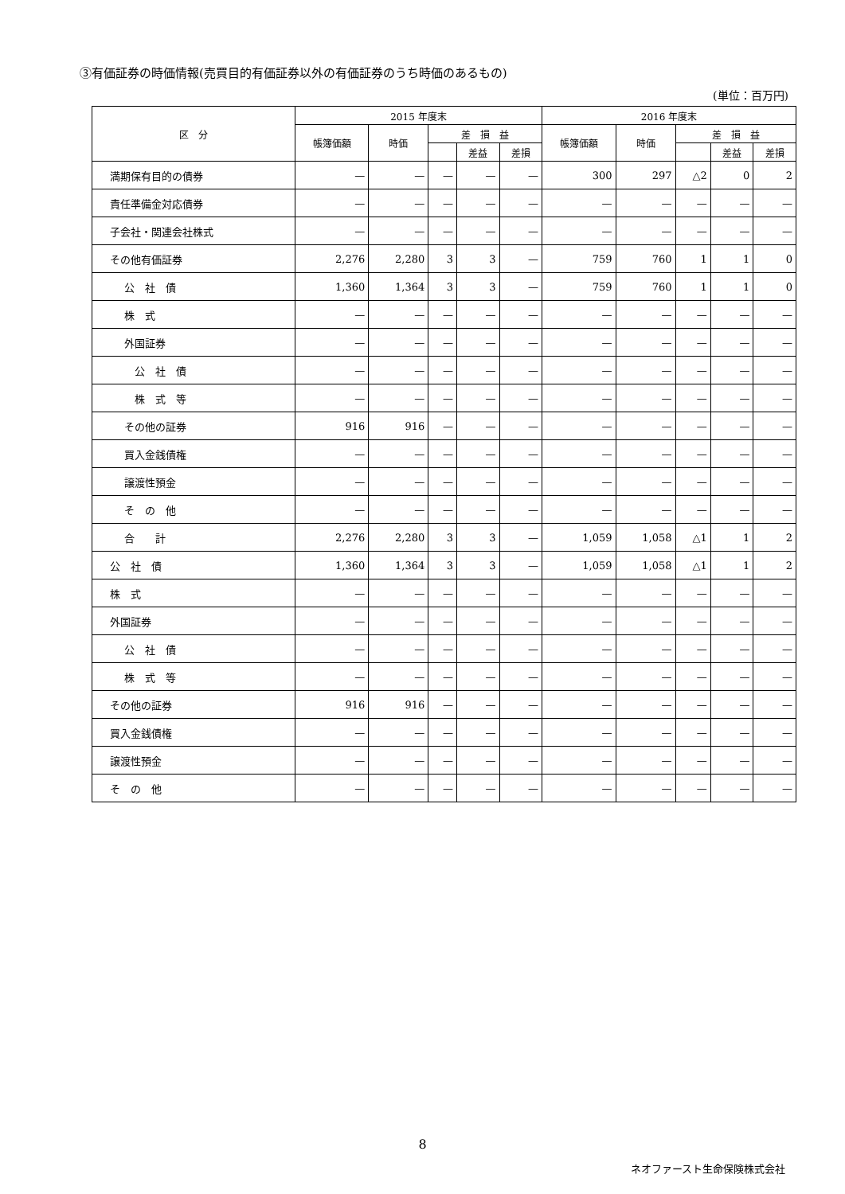③有価証券の時価情報(売買目的有価証券以外の有価証券のうち時価のあるもの)
(単位：百万円)
| 区 分 | 2015 年度末 | | | | | 2016 年度末 | | | | |
| --- | --- | --- | --- | --- | --- | --- | --- | --- | --- | --- |
| | 帳簿価額 | 時価 | 差 損 益 | | | 帳簿価額 | 時価 | 差 損 益 | | |
| | | | | 差益 | 差損 | | | | 差益 | 差損 |
| 満期保有目的の債券 | — | — | — | — | — | 300 | 297 | △2 | 0 | 2 |
| 責任準備金対応債券 | — | — | — | — | — | — | — | — | — | — |
| 子会社・関連会社株式 | — | — | — | — | — | — | — | — | — | — |
| その他有価証券 | 2,276 | 2,280 | 3 | 3 | — | 759 | 760 | 1 | 1 | 0 |
| 公 社 債 | 1,360 | 1,364 | 3 | 3 | — | 759 | 760 | 1 | 1 | 0 |
| 株 式 | — | — | — | — | — | — | — | — | — | — |
| 外国証券 | — | — | — | — | — | — | — | — | — | — |
| 公 社 債 | — | — | — | — | — | — | — | — | — | — |
| 株 式 等 | — | — | — | — | — | — | — | — | — | — |
| その他の証券 | 916 | 916 | — | — | — | — | — | — | — | — |
| 買入金銭債権 | — | — | — | — | — | — | — | — | — | — |
| 譲渡性預金 | — | — | — | — | — | — | — | — | — | — |
| そ の 他 | — | — | — | — | — | — | — | — | — | — |
| 合 計 | 2,276 | 2,280 | 3 | 3 | — | 1,059 | 1,058 | △1 | 1 | 2 |
| 公 社 債 | 1,360 | 1,364 | 3 | 3 | — | 1,059 | 1,058 | △1 | 1 | 2 |
| 株 式 | — | — | — | — | — | — | — | — | — | — |
| 外国証券 | — | — | — | — | — | — | — | — | — | — |
| 公 社 債 | — | — | — | — | — | — | — | — | — | — |
| 株 式 等 | — | — | — | — | — | — | — | — | — | — |
| その他の証券 | 916 | 916 | — | — | — | — | — | — | — | — |
| 買入金銭債権 | — | — | — | — | — | — | — | — | — | — |
| 譲渡性預金 | — | — | — | — | — | — | — | — | — | — |
| そ の 他 | — | — | — | — | — | — | — | — | — | — |
8
ネオファースト生命保険株式会社